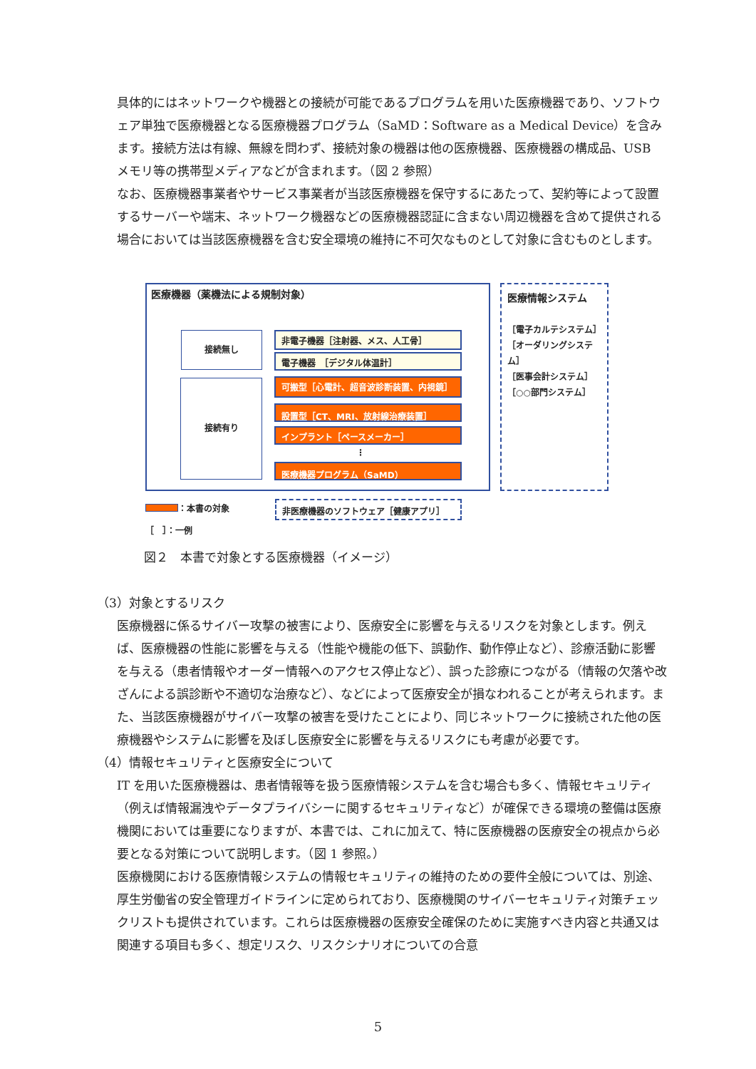具体的にはネットワークや機器との接続が可能であるプログラムを用いた医療機器であり、ソフトウェア単独で医療機器となる医療機器プログラム（SaMD：Software as a Medical Device）を含みます。接続方法は有線、無線を問わず、接続対象の機器は他の医療機器、医療機器の構成品、USB メモリ等の携帯型メディアなどが含まれます。（図 2 参照）
なお、医療機器事業者やサービス事業者が当該医療機器を保守するにあたって、契約等によって設置するサーバーや端末、ネットワーク機器などの医療機器認証に含まない周辺機器を含めて提供される場合においては当該医療機器を含む安全環境の維持に不可欠なものとして対象に含むものとします。
医療機器（薬機法による規制対象）
接続無し
接続有り
非電子機器［注射器、メス、人工骨］
電子機器　［デジタル体温計］
可搬型［心電計、超音波診断装置、内視鏡］
設置型［CT、MRI、放射線治療装置］
インプラント［ペースメーカー］
⋮
医療機器プログラム（SaMD）
医療情報システム
［電子カルテシステム］
［オーダリングシステム］
［医事会計システム］
［○○部門システム］
：本書の対象
［　］：一例
非医療機器のソフトウェア［健康アプリ］
図２　本書で対象とする医療機器（イメージ）
（3）対象とするリスク
医療機器に係るサイバー攻撃の被害により、医療安全に影響を与えるリスクを対象とします。例えば、医療機器の性能に影響を与える（性能や機能の低下、誤動作、動作停止など）、診療活動に影響を与える（患者情報やオーダー情報へのアクセス停止など）、誤った診療につながる（情報の欠落や改ざんによる誤診断や不適切な治療など）、などによって医療安全が損なわれることが考えられます。また、当該医療機器がサイバー攻撃の被害を受けたことにより、同じネットワークに接続された他の医療機器やシステムに影響を及ぼし医療安全に影響を与えるリスクにも考慮が必要です。
（4）情報セキュリティと医療安全について
IT を用いた医療機器は、患者情報等を扱う医療情報システムを含む場合も多く、情報セキュリティ（例えば情報漏洩やデータプライバシーに関するセキュリティなど）が確保できる環境の整備は医療機関においては重要になりますが、本書では、これに加えて、特に医療機器の医療安全の視点から必要となる対策について説明します。（図 1 参照。）
医療機関における医療情報システムの情報セキュリティの維持のための要件全般については、別途、厚生労働省の安全管理ガイドラインに定められており、医療機関のサイバーセキュリティ対策チェックリストも提供されています。これらは医療機器の医療安全確保のために実施すべき内容と共通又は関連する項目も多く、想定リスク、リスクシナリオについての合意
5